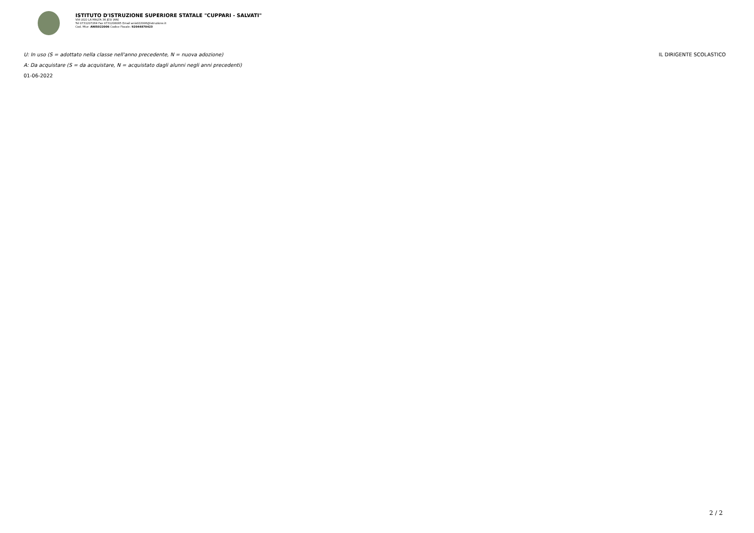ISTITUTO D'ISTRUZIONE SUPERIORE STATALE "CUPPARI - SALVATI"
VIA UGO LA MALFA 36 JESI (AN)
Tel 0731207264 Fax 0731208085 Email anis022006@istruzione.it
Cod. Miur: ANIS022006 Codice Fiscale: 92044870423
U: In uso (S = adottato nella classe nell'anno precedente, N = nuova adozione) IL DIRIGENTE SCOLASTICO
A: Da acquistare (S = da acquistare, N = acquistato dagli alunni negli anni precedenti)
01-06-2022
2 / 2